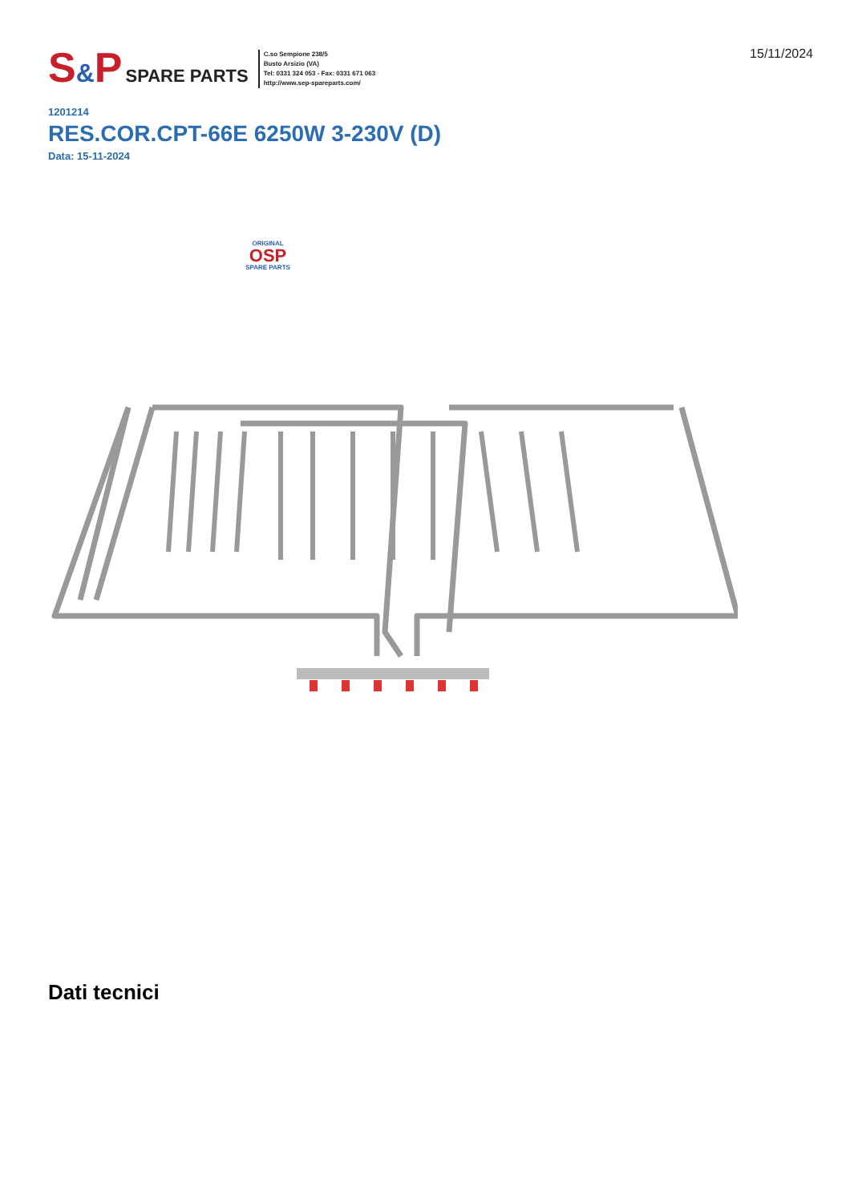S&P
SPARE PARTS
C.so Sempione 238/5
Busto Arsizio (VA)
Tel: 0331 324 053 - Fax: 0331 671 063
http://www.sep-spareparts.com/
15/11/2024
1201214
RES.COR.CPT-66E 6250W 3-230V (D)
Data: 15-11-2024
ORIGINAL
OSP
SPARE PARTS
Dati tecnici